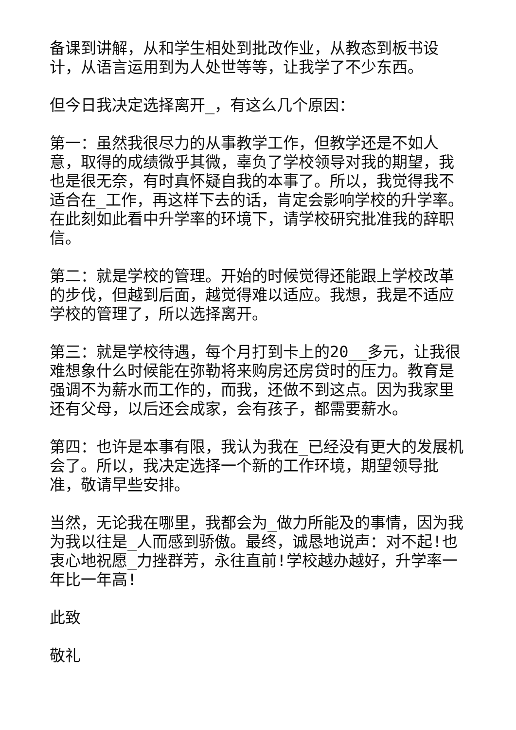备课到讲解，从和学生相处到批改作业，从教态到板书设计，从语言运用到为人处世等等，让我学了不少东西。
但今日我决定选择离开_，有这么几个原因：
第一：虽然我很尽力的从事教学工作，但教学还是不如人意，取得的成绩微乎其微，辜负了学校领导对我的期望，我也是很无奈，有时真怀疑自我的本事了。所以，我觉得我不适合在_工作，再这样下去的话，肯定会影响学校的升学率。在此刻如此看中升学率的环境下，请学校研究批准我的辞职信。
第二：就是学校的管理。开始的时候觉得还能跟上学校改革的步伐，但越到后面，越觉得难以适应。我想，我是不适应学校的管理了，所以选择离开。
第三：就是学校待遇，每个月打到卡上的20__多元，让我很难想象什么时候能在弥勒将来购房还房贷时的压力。教育是强调不为薪水而工作的，而我，还做不到这点。因为我家里还有父母，以后还会成家，会有孩子，都需要薪水。
第四：也许是本事有限，我认为我在_已经没有更大的发展机会了。所以，我决定选择一个新的工作环境，期望领导批准，敬请早些安排。
当然，无论我在哪里，我都会为_做力所能及的事情，因为我为我以往是_人而感到骄傲。最终，诚恳地说声：对不起!也衷心地祝愿_力挫群芳，永往直前!学校越办越好，升学率一年比一年高!
此致
敬礼